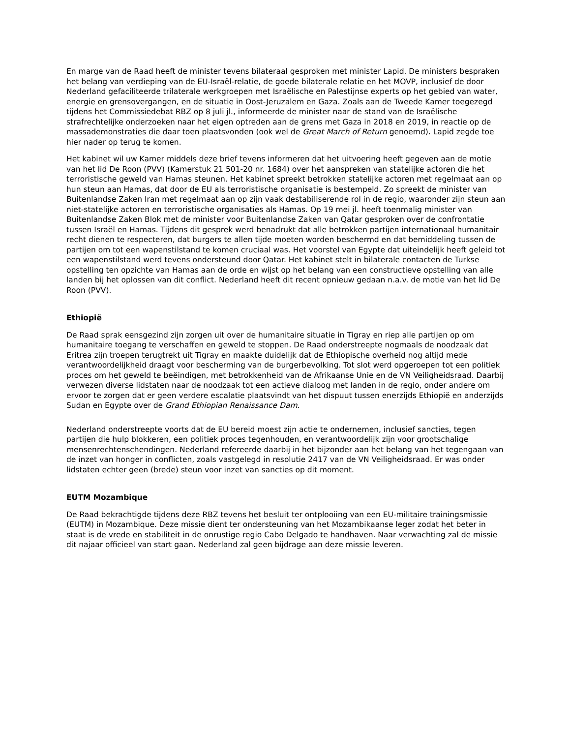En marge van de Raad heeft de minister tevens bilateraal gesproken met minister Lapid. De ministers bespraken het belang van verdieping van de EU-Israël-relatie, de goede bilaterale relatie en het MOVP, inclusief de door Nederland gefaciliteerde trilaterale werkgroepen met Israëlische en Palestijnse experts op het gebied van water, energie en grensovergangen, en de situatie in Oost-Jeruzalem en Gaza. Zoals aan de Tweede Kamer toegezegd tijdens het Commissiedebat RBZ op 8 juli jl., informeerde de minister naar de stand van de Israëlische strafrechtelijke onderzoeken naar het eigen optreden aan de grens met Gaza in 2018 en 2019, in reactie op de massademonstraties die daar toen plaatsvonden (ook wel de Great March of Return genoemd). Lapid zegde toe hier nader op terug te komen.
Het kabinet wil uw Kamer middels deze brief tevens informeren dat het uitvoering heeft gegeven aan de motie van het lid De Roon (PVV) (Kamerstuk 21 501-20 nr. 1684) over het aanspreken van statelijke actoren die het terroristische geweld van Hamas steunen. Het kabinet spreekt betrokken statelijke actoren met regelmaat aan op hun steun aan Hamas, dat door de EU als terroristische organisatie is bestempeld. Zo spreekt de minister van Buitenlandse Zaken Iran met regelmaat aan op zijn vaak destabiliserende rol in de regio, waaronder zijn steun aan niet-statelijke actoren en terroristische organisaties als Hamas. Op 19 mei jl. heeft toenmalig minister van Buitenlandse Zaken Blok met de minister voor Buitenlandse Zaken van Qatar gesproken over de confrontatie tussen Israël en Hamas. Tijdens dit gesprek werd benadrukt dat alle betrokken partijen internationaal humanitair recht dienen te respecteren, dat burgers te allen tijde moeten worden beschermd en dat bemiddeling tussen de partijen om tot een wapenstilstand te komen cruciaal was. Het voorstel van Egypte dat uiteindelijk heeft geleid tot een wapenstilstand werd tevens ondersteund door Qatar. Het kabinet stelt in bilaterale contacten de Turkse opstelling ten opzichte van Hamas aan de orde en wijst op het belang van een constructieve opstelling van alle landen bij het oplossen van dit conflict. Nederland heeft dit recent opnieuw gedaan n.a.v. de motie van het lid De Roon (PVV).
Ethiopië
De Raad sprak eensgezind zijn zorgen uit over de humanitaire situatie in Tigray en riep alle partijen op om humanitaire toegang te verschaffen en geweld te stoppen. De Raad onderstreepte nogmaals de noodzaak dat Eritrea zijn troepen terugtrekt uit Tigray en maakte duidelijk dat de Ethiopische overheid nog altijd mede verantwoordelijkheid draagt voor bescherming van de burgerbevolking. Tot slot werd opgeroepen tot een politiek proces om het geweld te beëindigen, met betrokkenheid van de Afrikaanse Unie en de VN Veiligheidsraad. Daarbij verwezen diverse lidstaten naar de noodzaak tot een actieve dialoog met landen in de regio, onder andere om ervoor te zorgen dat er geen verdere escalatie plaatsvindt van het dispuut tussen enerzijds Ethiopië en anderzijds Sudan en Egypte over de Grand Ethiopian Renaissance Dam.
Nederland onderstreepte voorts dat de EU bereid moest zijn actie te ondernemen, inclusief sancties, tegen partijen die hulp blokkeren, een politiek proces tegenhouden, en verantwoordelijk zijn voor grootschalige mensenrechtenschendingen. Nederland refereerde daarbij in het bijzonder aan het belang van het tegengaan van de inzet van honger in conflicten, zoals vastgelegd in resolutie 2417 van de VN Veiligheidsraad. Er was onder lidstaten echter geen (brede) steun voor inzet van sancties op dit moment.
EUTM Mozambique
De Raad bekrachtigde tijdens deze RBZ tevens het besluit ter ontplooiing van een EU-militaire trainingsmissie (EUTM) in Mozambique. Deze missie dient ter ondersteuning van het Mozambikaanse leger zodat het beter in staat is de vrede en stabiliteit in de onrustige regio Cabo Delgado te handhaven. Naar verwachting zal de missie dit najaar officieel van start gaan. Nederland zal geen bijdrage aan deze missie leveren.